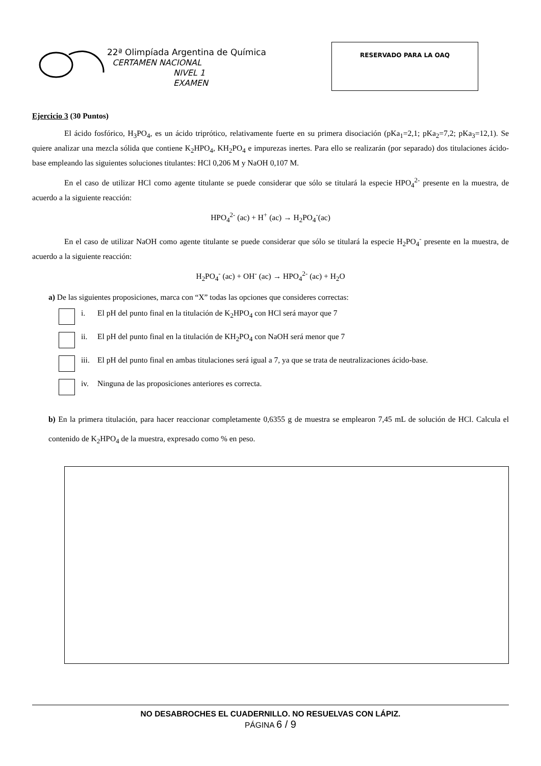22ª Olimpíada Argentina de Química
CERTAMEN NACIONAL
NIVEL 1
EXAMEN
RESERVADO PARA LA OAQ
Ejercicio 3 (30 Puntos)
El ácido fosfórico, H<sub>3</sub>PO<sub>4</sub>, es un ácido triprótico, relativamente fuerte en su primera disociación (pKa<sub>1</sub>=2,1; pKa<sub>2</sub>=7,2; pKa<sub>3</sub>=12,1). Se quiere analizar una mezcla sólida que contiene K<sub>2</sub>HPO<sub>4</sub>, KH<sub>2</sub>PO<sub>4</sub> e impurezas inertes. Para ello se realizarán (por separado) dos titulaciones ácido-base empleando las siguientes soluciones titulantes: HCl 0,206 M y NaOH 0,107 M.
En el caso de utilizar HCl como agente titulante se puede considerar que sólo se titulará la especie HPO<sub>4</sub><sup>2-</sup> presente en la muestra, de acuerdo a la siguiente reacción:
HPO<sub>4</sub><sup>2-</sup> (ac) + H<sup>+</sup> (ac) → H<sub>2</sub>PO<sub>4</sub><sup>-</sup>(ac)
En el caso de utilizar NaOH como agente titulante se puede considerar que sólo se titulará la especie H<sub>2</sub>PO<sub>4</sub><sup>-</sup> presente en la muestra, de acuerdo a la siguiente reacción:
H<sub>2</sub>PO<sub>4</sub><sup>-</sup> (ac) + OH<sup>-</sup> (ac) → HPO<sub>4</sub><sup>2-</sup> (ac) + H<sub>2</sub>O
a) De las siguientes proposiciones, marca con “X” todas las opciones que consideres correctas:
i. El pH del punto final en la titulación de K<sub>2</sub>HPO<sub>4</sub> con HCl será mayor que 7
ii. El pH del punto final en la titulación de KH<sub>2</sub>PO<sub>4</sub> con NaOH será menor que 7
iii. El pH del punto final en ambas titulaciones será igual a 7, ya que se trata de neutralizaciones ácido-base.
iv. Ninguna de las proposiciones anteriores es correcta.
b) En la primera titulación, para hacer reaccionar completamente 0,6355 g de muestra se emplearon 7,45 mL de solución de HCl. Calcula el contenido de K<sub>2</sub>HPO<sub>4</sub> de la muestra, expresado como % en peso.
NO DESABROCHES EL CUADERNILLO. NO RESUELVAS CON LÁPIZ.
PÁGINA 6 / 9